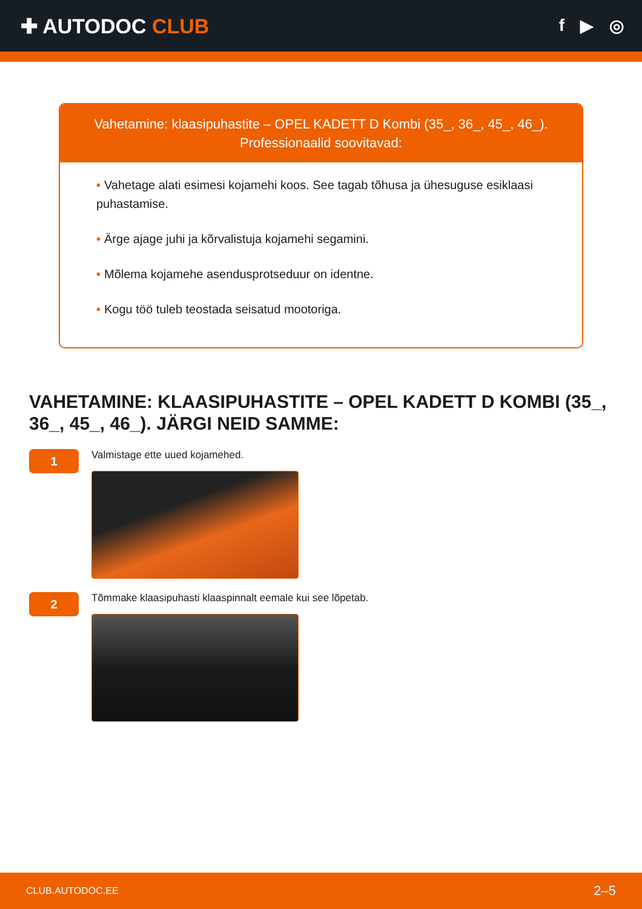✚ AUTODOC CLUB
f ▶ ◎
Vahetamine: klaasipuhastite – OPEL KADETT D Kombi (35_, 36_, 45_, 46_).
Professionaalid soovitavad:
• Vahetage alati esimesi kojamehi koos. See tagab tõhusa ja ühesuguse esiklaasi puhastamise.
• Ärge ajage juhi ja kõrvalistuja kojamehi segamini.
• Mõlema kojamehe asendusprotseduur on identne.
• Kogu töö tuleb teostada seisatud mootoriga.
VAHETAMINE: KLAASIPUHASTITE – OPEL KADETT D KOMBI (35_, 36_, 45_, 46_). JÄRGI NEID SAMME:
1
Valmistage ette uued kojamehed.
2
Tõmmake klaasipuhasti klaaspinnalt eemale kui see lõpetab.
CLUB.AUTODOC.EE 2–5